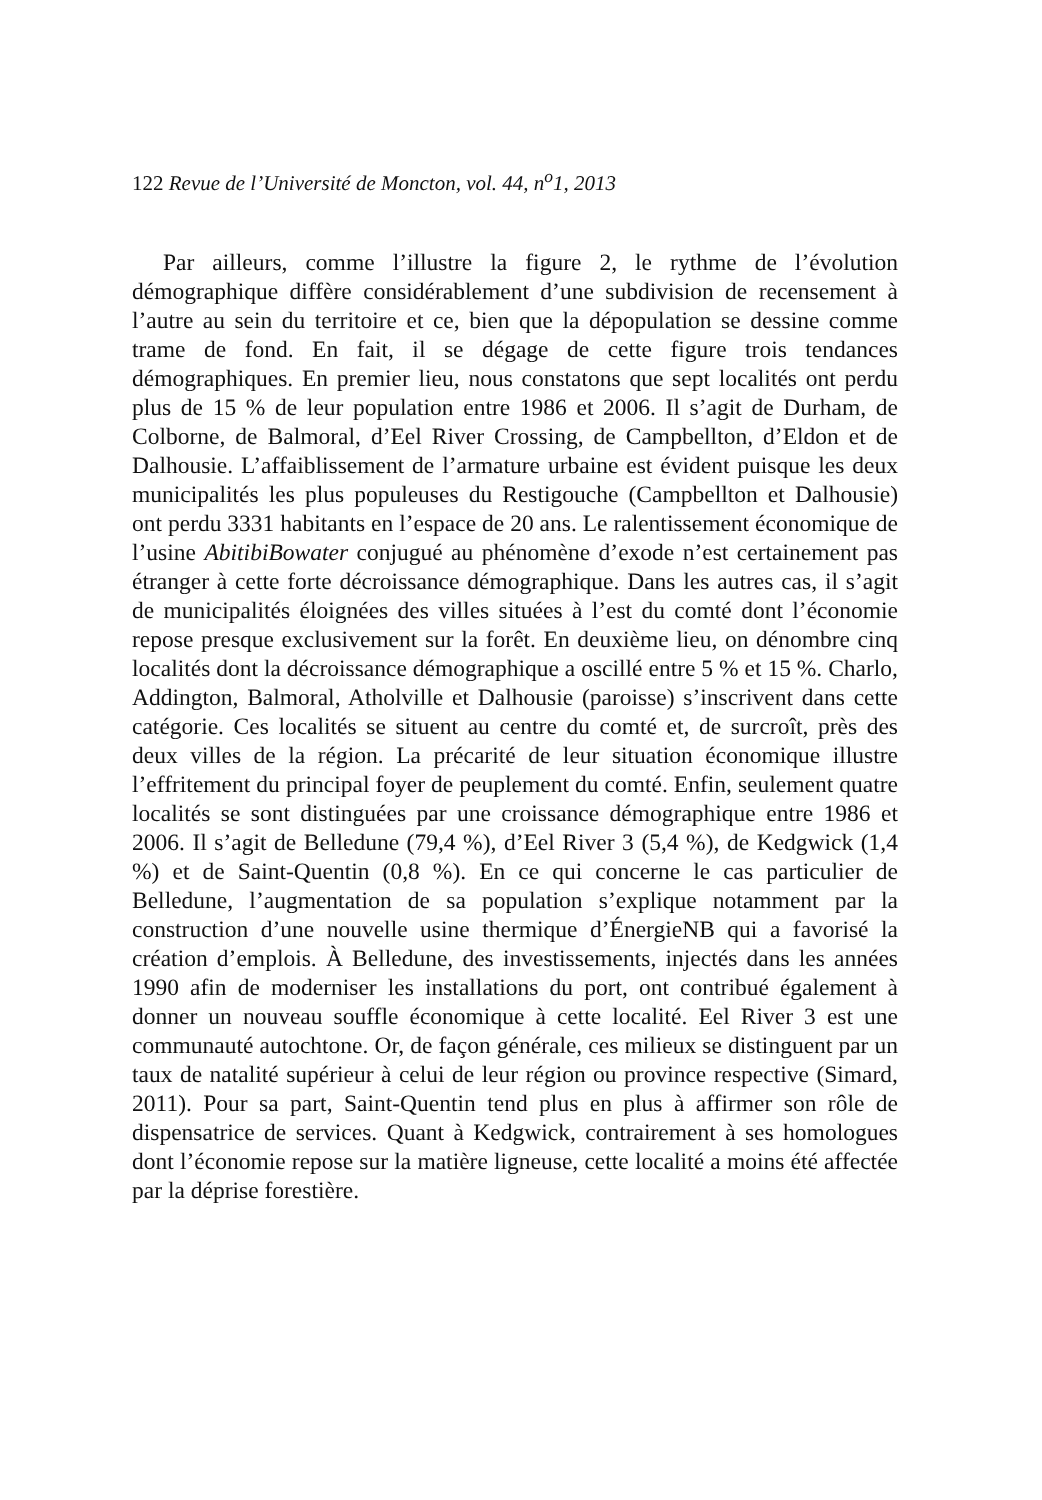122 Revue de l’Université de Moncton, vol. 44, n<sup>o</sup>1, 2013
Par ailleurs, comme l’illustre la figure 2, le rythme de l’évolution démographique diffère considérablement d’une subdivision de recensement à l’autre au sein du territoire et ce, bien que la dépopulation se dessine comme trame de fond. En fait, il se dégage de cette figure trois tendances démographiques. En premier lieu, nous constatons que sept localités ont perdu plus de 15 % de leur population entre 1986 et 2006. Il s’agit de Durham, de Colborne, de Balmoral, d’Eel River Crossing, de Campbellton, d’Eldon et de Dalhousie. L’affaiblissement de l’armature urbaine est évident puisque les deux municipalités les plus populeuses du Restigouche (Campbellton et Dalhousie) ont perdu 3331 habitants en l’espace de 20 ans. Le ralentissement économique de l’usine AbitibiBowater conjugué au phénomène d’exode n’est certainement pas étranger à cette forte décroissance démographique. Dans les autres cas, il s’agit de municipalités éloignées des villes situées à l’est du comté dont l’économie repose presque exclusivement sur la forêt. En deuxième lieu, on dénombre cinq localités dont la décroissance démographique a oscillé entre 5 % et 15 %. Charlo, Addington, Balmoral, Atholville et Dalhousie (paroisse) s’inscrivent dans cette catégorie. Ces localités se situent au centre du comté et, de surcroît, près des deux villes de la région. La précarité de leur situation économique illustre l’effritement du principal foyer de peuplement du comté. Enfin, seulement quatre localités se sont distinguées par une croissance démographique entre 1986 et 2006. Il s’agit de Belledune (79,4 %), d’Eel River 3 (5,4 %), de Kedgwick (1,4 %) et de Saint-Quentin (0,8 %). En ce qui concerne le cas particulier de Belledune, l’augmentation de sa population s’explique notamment par la construction d’une nouvelle usine thermique d’ÉnergieNB qui a favorisé la création d’emplois. À Belledune, des investissements, injectés dans les années 1990 afin de moderniser les installations du port, ont contribué également à donner un nouveau souffle économique à cette localité. Eel River 3 est une communauté autochtone. Or, de façon générale, ces milieux se distinguent par un taux de natalité supérieur à celui de leur région ou province respective (Simard, 2011). Pour sa part, Saint-Quentin tend plus en plus à affirmer son rôle de dispensatrice de services. Quant à Kedgwick, contrairement à ses homologues dont l’économie repose sur la matière ligneuse, cette localité a moins été affectée par la déprise forestière.